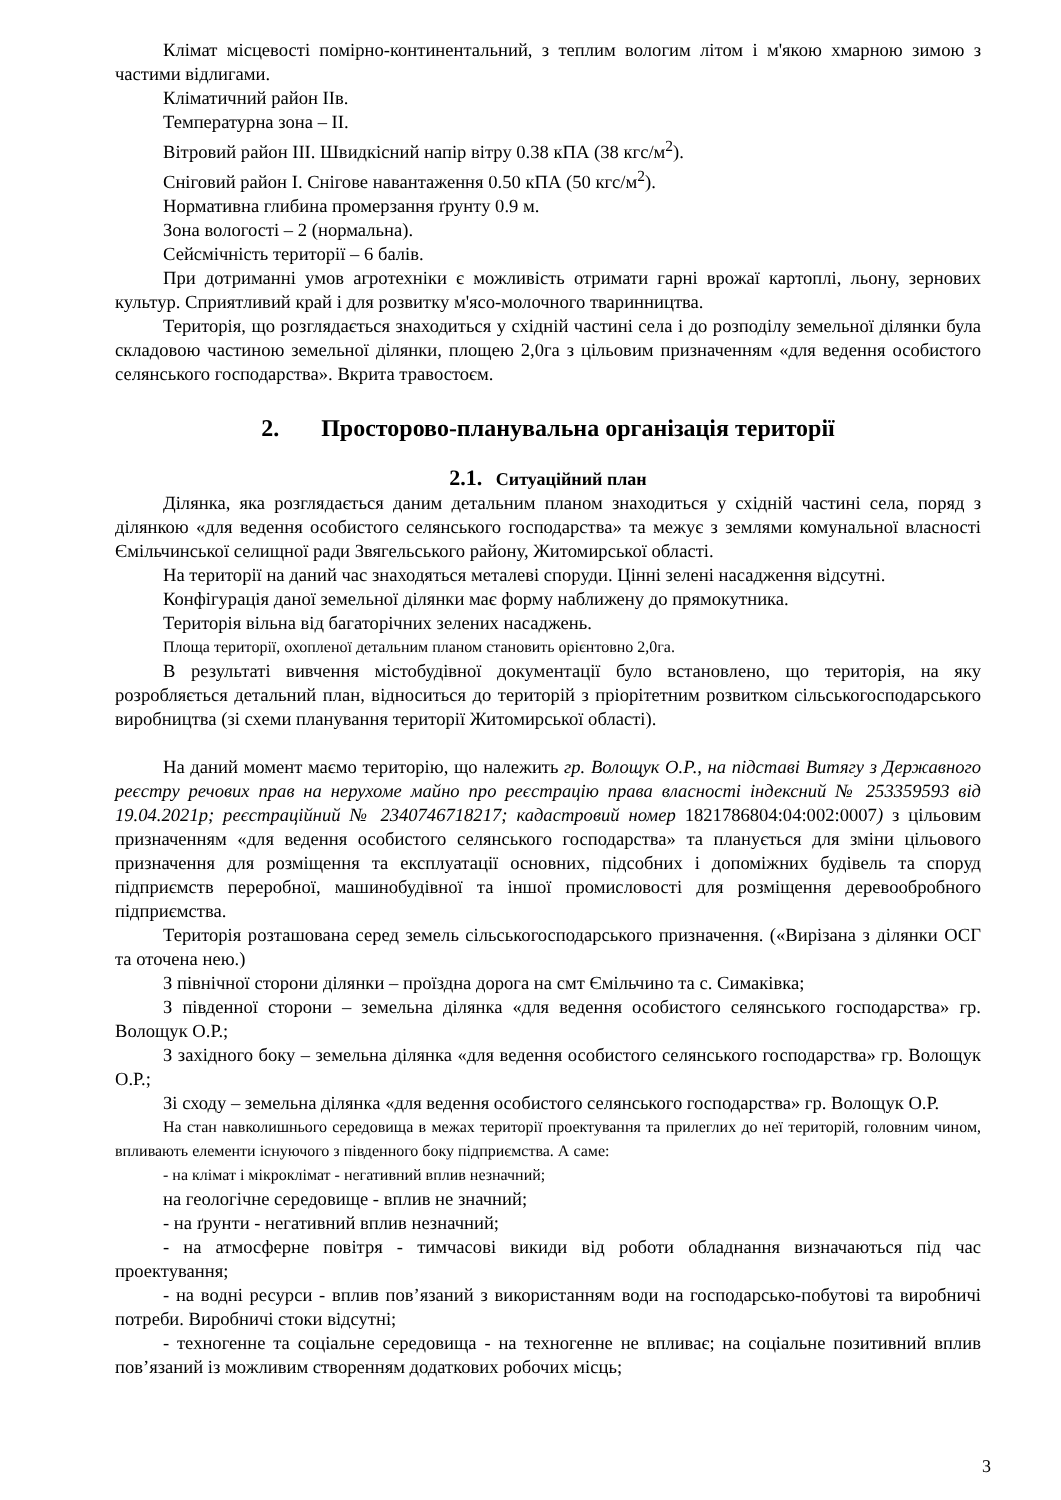Клімат місцевості помірно-континентальний, з теплим вологим літом і м'якою хмарною зимою з частими відлигами.
Кліматичний район IIв.
Температурна зона – II.
Вітровий район III. Швидкісний напір вітру 0.38 кПА (38 кгс/м<sup>2</sup>).
Сніговий район I. Снігове навантаження 0.50 кПА (50 кгс/м<sup>2</sup>).
Нормативна глибина промерзання ґрунту 0.9 м.
Зона вологості – 2 (нормальна).
Сейсмічність території – 6 балів.
При дотриманні умов агротехніки є можливість отримати гарні врожаї картоплі, льону, зернових культур. Сприятливий край і для розвитку м'ясо-молочного тваринництва.
Територія, що розглядається знаходиться у східній частині села і до розподілу земельної ділянки була складовою частиною земельної ділянки, площею 2,0га з цільовим призначенням «для ведення особистого селянського господарства». Вкрита травостоєм.
2. Просторово-планувальна організація території
2.1. Ситуаційний план
Ділянка, яка розглядається даним детальним планом знаходиться у східній частині села, поряд з ділянкою «для ведення особистого селянського господарства» та межує з землями комунальної власності Ємільчинської селищної ради Звягельського району, Житомирської області.
На території на даний час знаходяться металеві споруди. Цінні зелені насадження відсутні.
Конфігурація даної земельної ділянки має форму наближену до прямокутника.
Територія вільна від багаторічних зелених насаджень.
Площа території, охопленої детальним планом становить орієнтовно 2,0га.
В результаті вивчення містобудівної документації було встановлено, що територія, на яку розробляється детальний план, відноситься до територій з пріорітетним розвитком сільськогосподарського виробництва (зі схеми планування території Житомирської області).
На даний момент маємо територію, що належить гр. Волощук О.Р., на підставі Витягу з Державного реєстру речових прав на нерухоме майно про реєстрацію права власності індексний № 253359593 від 19.04.2021р; реєстраційний № 2340746718217; кадастровий номер 1821786804:04:002:0007) з цільовим призначенням «для ведення особистого селянського господарства» та планується для зміни цільового призначення для розміщення та експлуатації основних, підсобних і допоміжних будівель та споруд підприємств переробної, машинобудівної та іншої промисловості для розміщення деревообробного підприємства.
Територія розташована серед земель сільськогосподарського призначення. («Вирізана з ділянки ОСГ та оточена нею.)
З північної сторони ділянки – проїздна дорога на смт Ємільчино та с. Симаківка;
З південної сторони – земельна ділянка «для ведення особистого селянського господарства» гр. Волощук О.Р.;
З західного боку – земельна ділянка «для ведення особистого селянського господарства» гр. Волощук О.Р.;
Зі сходу – земельна ділянка «для ведення особистого селянського господарства» гр. Волощук О.Р.
На стан навколишнього середовища в межах території проектування та прилеглих до неї територій, головним чином, впливають елементи існуючого з південного боку підприємства. А саме:
- на клімат і мікроклімат - негативний вплив незначний;
на геологічне середовище - вплив не значний;
- на ґрунти - негативний вплив незначний;
- на атмосферне повітря - тимчасові викиди від роботи обладнання визначаються під час проектування;
- на водні ресурси - вплив пов’язаний з використанням води на господарсько-побутові та виробничі потреби. Виробничі стоки відсутні;
- техногенне та соціальне середовища - на техногенне не впливає; на соціальне позитивний вплив пов’язаний із можливим створенням додаткових робочих місць;
3